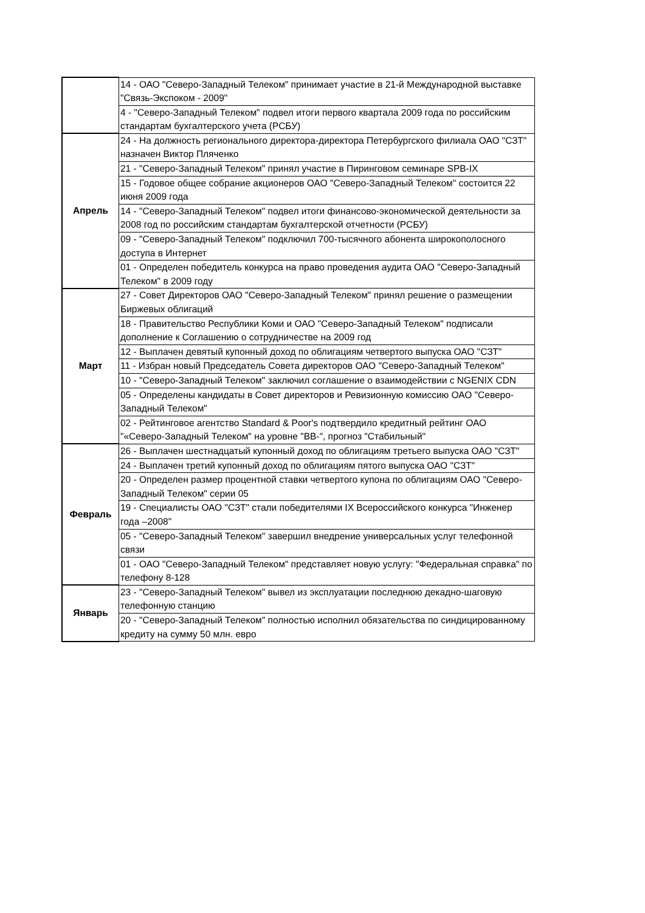| | 14 - ОАО "Северо-Западный Телеком" принимает участие в 21-й Международной выставке "Связь-Экспоком - 2009" |
| | 4 - "Северо-Западный Телеком" подвел итоги первого квартала 2009 года по российским стандартам бухгалтерского учета (РСБУ) |
| Апрель | 24 - На должность регионального директора-директора Петербургского филиала ОАО "СЗТ" назначен Виктор Пляченко |
| | 21 - "Северо-Западный Телеком" принял участие в Пиринговом семинаре SPB-IX |
| | 15 - Годовое общее собрание акционеров ОАО "Северо-Западный Телеком" состоится 22 июня 2009 года |
| | 14 - "Северо-Западный Телеком" подвел итоги финансово-экономической деятельности за 2008 год по российским стандартам бухгалтерской отчетности (РСБУ) |
| | 09 - "Северо-Западный Телеком" подключил 700-тысячного абонента широкополосного доступа в Интернет |
| | 01 - Определен победитель конкурса на право проведения аудита ОАО "Северо-Западный Телеком" в 2009 году |
| Март | 27 - Совет Директоров ОАО "Северо-Западный Телеком" принял решение о размещении Биржевых облигаций |
| | 18 - Правительство Республики Коми и ОАО "Северо-Западный Телеком" подписали дополнение к Соглашению о сотрудничестве на 2009 год |
| | 12 - Выплачен девятый купонный доход по облигациям четвертого выпуска ОАО "СЗТ" |
| | 11 - Избран новый Председатель Совета директоров ОАО "Северо-Западный Телеком" |
| | 10 - "Северо-Западный Телеком" заключил соглашение о взаимодействии с NGENIX CDN |
| | 05 - Определены кандидаты в Совет директоров и Ревизионную комиссию ОАО "Северо-Западный Телеком" |
| | 02 - Рейтинговое агентство Standard & Poor's подтвердило кредитный рейтинг ОАО "«Северо-Западный Телеком" на уровне "BB-", прогноз "Стабильный" |
| Февраль | 26 - Выплачен шестнадцатый купонный доход по облигациям третьего выпуска ОАО "СЗТ" |
| | 24 - Выплачен третий купонный доход по облигациям пятого выпуска ОАО "СЗТ" |
| | 20 - Определен размер процентной ставки четвертого купона по облигациям ОАО "Северо-Западный Телеком" серии 05 |
| | 19 - Специалисты ОАО "СЗТ" стали победителями IX Всероссийского конкурса "Инженер года –2008" |
| | 05 - "Северо-Западный Телеком" завершил внедрение универсальных услуг телефонной связи |
| | 01 - ОАО "Северо-Западный Телеком" представляет новую услугу: "Федеральная справка" по телефону 8-128 |
| Январь | 23 - "Северо-Западный Телеком" вывел из эксплуатации последнюю декадно-шаговую телефонную станцию |
| | 20 - "Северо-Западный Телеком" полностью исполнил обязательства по синдицированному кредиту на сумму 50 млн. евро |